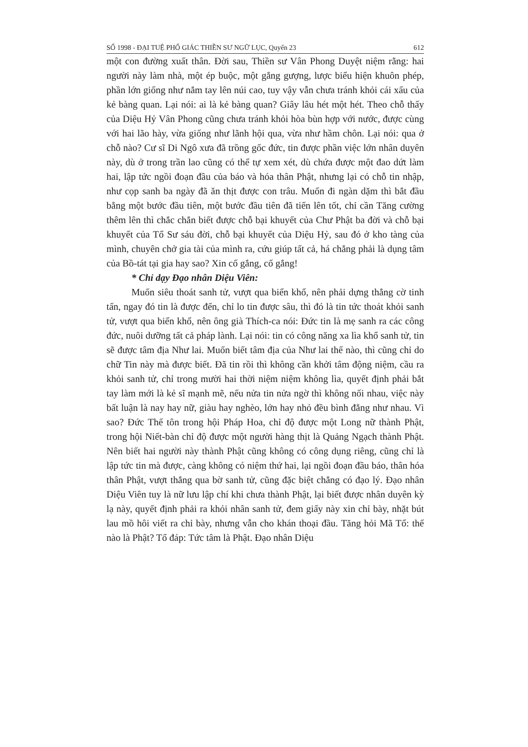SỐ 1998 - ĐẠI TUỆ PHỔ GIÁC THIỀN SƯ NGỮ LỤC, Quyển 23 612
một con đường xuất thân. Đời sau, Thiền sư Vân Phong Duyệt niệm rằng: hai người này làm nhà, một ép buộc, một gắng gượng, lược biểu hiện khuôn phép, phần lớn giống như nắm tay lên núi cao, tuy vậy vẫn chưa tránh khỏi cái xấu của kẻ bàng quan. Lại nói: ai là kẻ bàng quan? Giây lâu hét một hét. Theo chỗ thấy của Diệu Hỷ Vân Phong cũng chưa tránh khỏi hòa bùn hợp với nước, được cùng với hai lão hày, vừa giống như lãnh hội qua, vừa như hầm chôn. Lại nói: qua ở chỗ nào? Cư sĩ Di Ngô xưa đã trồng gốc đức, tin được phần việc lớn nhân duyên này, dù ở trong trần lao cũng có thể tự xem xét, dù chứa được một đao dứt làm hai, lập tức ngồi đoạn đầu của báo và hóa thân Phật, nhưng lại có chỗ tin nhập, như cọp sanh ba ngày đã ăn thịt được con trâu. Muốn đi ngàn dặm thì bắt đầu bằng một bước đầu tiên, một bước đầu tiên đã tiến lên tốt, chỉ cần Tăng cường thêm lên thì chắc chắn biết được chỗ bại khuyết của Chư Phật ba đời và chỗ bại khuyết của Tổ Sư sáu đời, chỗ bại khuyết của Diệu Hỷ, sau đó ở kho tàng của mình, chuyên chở gia tài của mình ra, cứu giúp tất cả, há chẳng phải là dụng tâm của Bồ-tát tại gia hay sao? Xin cố gắng, cố gắng!
* Chỉ dạy Đạo nhân Diệu Viên:
Muốn siêu thoát sanh tử, vượt qua biển khổ, nên phải dựng thẳng cờ tinh tấn, ngay đó tin là được đến, chỉ lo tin được sâu, thì đó là tin tức thoát khỏi sanh tử, vượt qua biển khổ, nên ông già Thích-ca nói: Đức tin là mẹ sanh ra các công đức, nuôi dưỡng tất cả pháp lành. Lại nói: tin có công năng xa lìa khổ sanh tử, tin sẽ được tâm địa Như lai. Muốn biết tâm địa của Như lai thế nào, thì cũng chỉ do chữ Tin này mà được biết. Đã tin rồi thì không cần khởi tâm động niệm, cầu ra khỏi sanh tử, chỉ trong mười hai thời niệm niệm không lìa, quyết định phải bắt tay làm mới là kẻ sĩ mạnh mẽ, nếu nửa tin nửa ngờ thì không nối nhau, việc này bất luận là nay hay nữ, giàu hay nghèo, lớn hay nhỏ đều bình đẳng như nhau. Vì sao? Đức Thế tôn trong hội Pháp Hoa, chỉ độ được một Long nữ thành Phật, trong hội Niết-bàn chỉ độ được một người hàng thịt là Quảng Ngạch thành Phật. Nên biết hai người này thành Phật cũng không có công dụng riêng, cũng chỉ là lập tức tin mà được, càng không có niệm thứ hai, lại ngồi đoạn đầu báo, thân hóa thân Phật, vượt thẳng qua bờ sanh tử, cũng đặc biệt chẳng có đạo lý. Đạo nhân Diệu Viên tuy là nữ lưu lập chí khi chưa thành Phật, lại biết được nhân duyên kỳ lạ này, quyết định phải ra khỏi nhân sanh tử, đem giấy này xin chỉ bày, nhặt bút lau mồ hôi viết ra chỉ bày, nhưng vẫn cho khán thoại đầu. Tăng hỏi Mã Tổ: thế nào là Phật? Tổ đáp: Tức tâm là Phật. Đạo nhân Diệu